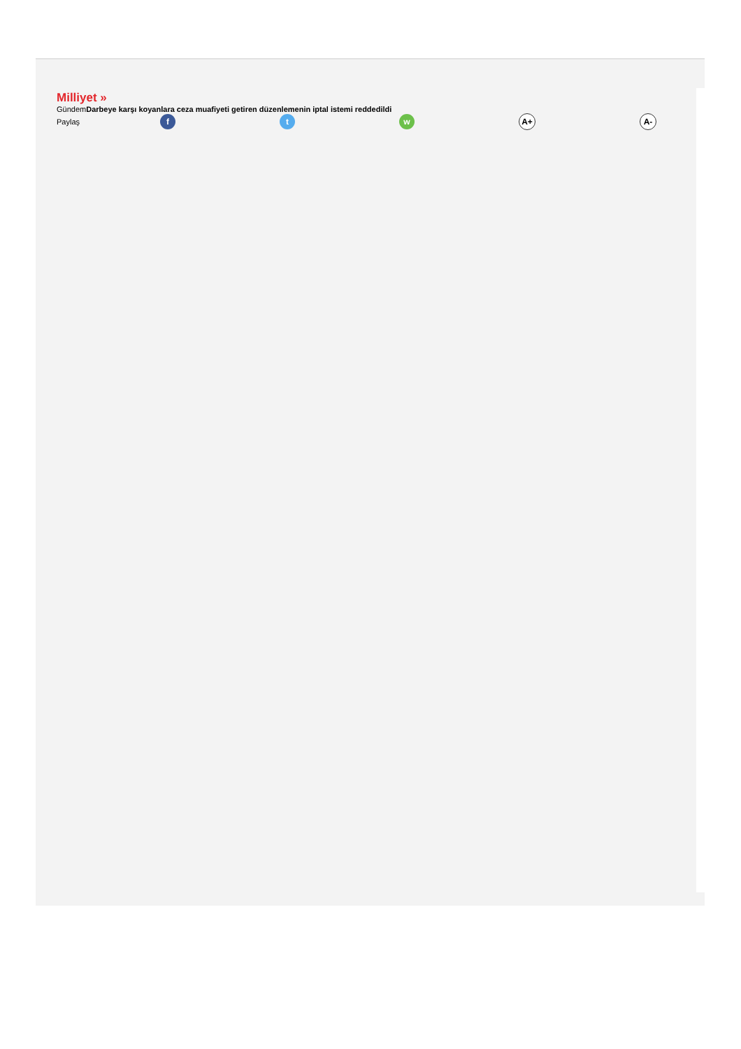Milliyet »
GündemDarbeye karşı koyanlara ceza muafiyeti getiren düzenlemenin iptal istemi reddedildi
Paylaş f t w A+ A-